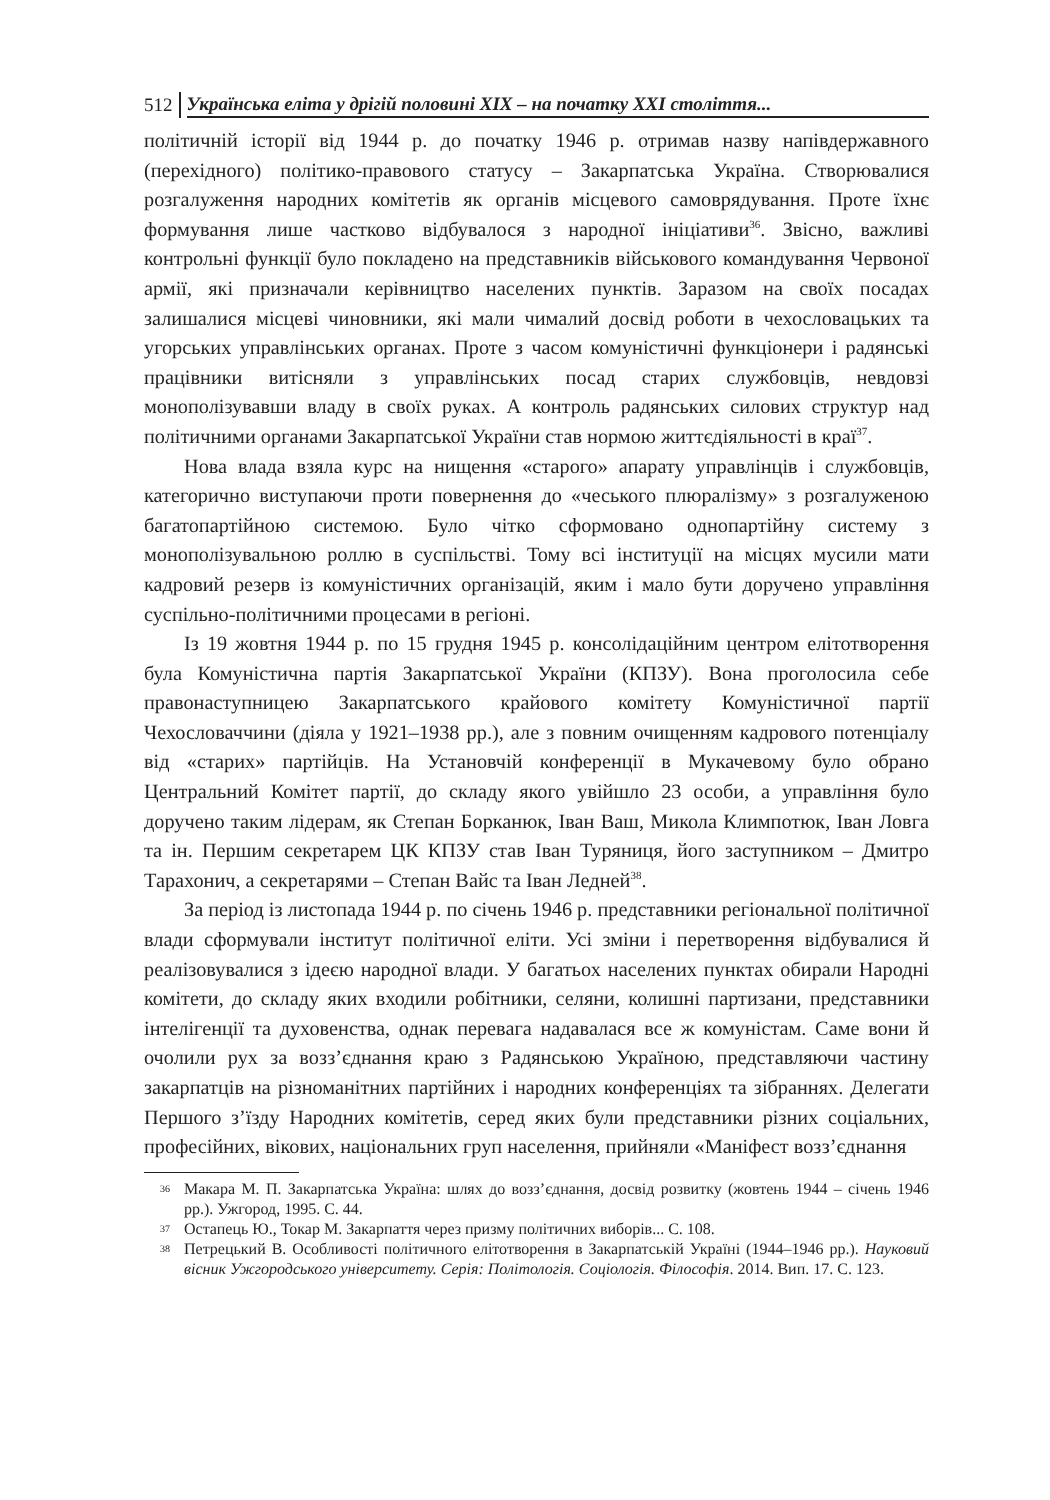512 Українська еліта у дрігій половині XIX – на початку XXI століття...
політичній історії від 1944 р. до початку 1946 р. отримав назву напівдержавного (перехідного) політико-правового статусу – Закарпатська Україна. Створювалися розгалуження народних комітетів як органів місцевого самоврядування. Проте їхнє формування лише частково відбувалося з народної ініціативи<sup>36</sup>. Звісно, важливі контрольні функції було покладено на представників військового командування Червоної армії, які призначали керівництво населених пунктів. Заразом на своїх посадах залишалися місцеві чиновники, які мали чималий досвід роботи в чехословацьких та угорських управлінських органах. Проте з часом комуністичні функціонери і радянські працівники витісняли з управлінських посад старих службовців, невдовзі монополізувавши владу в своїх руках. А контроль радянських силових структур над політичними органами Закарпатської України став нормою життєдіяльності в краї<sup>37</sup>.
Нова влада взяла курс на нищення «старого» апарату управлінців і службовців, категорично виступаючи проти повернення до «чеського плюралізму» з розгалуженою багатопартійною системою. Було чітко сформовано однопартійну систему з монополізувальною роллю в суспільстві. Тому всі інституції на місцях мусили мати кадровий резерв із комуністичних організацій, яким і мало бути доручено управління суспільно-політичними процесами в регіоні.
Із 19 жовтня 1944 р. по 15 грудня 1945 р. консолідаційним центром елітотворення була Комуністична партія Закарпатської України (КПЗУ). Вона проголосила себе правонаступницею Закарпатського крайового комітету Комуністичної партії Чехословаччини (діяла у 1921–1938 рр.), але з повним очищенням кадрового потенціалу від «старих» партійців. На Установчій конференції в Мукачевому було обрано Центральний Комітет партії, до складу якого увійшло 23 особи, а управління було доручено таким лідерам, як Степан Борканюк, Іван Ваш, Микола Климпотюк, Іван Ловга та ін. Першим секретарем ЦК КПЗУ став Іван Туряниця, його заступником – Дмитро Тарахонич, а секретарями – Степан Вайс та Іван Ледней<sup>38</sup>.
За період із листопада 1944 р. по січень 1946 р. представники регіональної політичної влади сформували інститут політичної еліти. Усі зміни і перетворення відбувалися й реалізовувалися з ідеєю народної влади. У багатьох населених пунктах обирали Народні комітети, до складу яких входили робітники, селяни, колишні партизани, представники інтелігенції та духовенства, однак перевага надавалася все ж комуністам. Саме вони й очолили рух за возз’єднання краю з Радянською Україною, представляючи частину закарпатців на різноманітних партійних і народних конференціях та зібраннях. Делегати Першого з’їзду Народних комітетів, серед яких були представники різних соціальних, професійних, вікових, національних груп населення, прийняли «Маніфест возз’єднання
36 Макара М. П. Закарпатська Україна: шлях до возз’єднання, досвід розвитку (жовтень 1944 – січень 1946 рр.). Ужгород, 1995. С. 44.
37 Остапець Ю., Токар М. Закарпаття через призму політичних виборів... С. 108.
38 Петрецький В. Особливості політичного елітотворення в Закарпатській Україні (1944–1946 рр.). Науковий вісник Ужгородського університету. Серія: Політологія. Соціологія. Філософія. 2014. Вип. 17. С. 123.